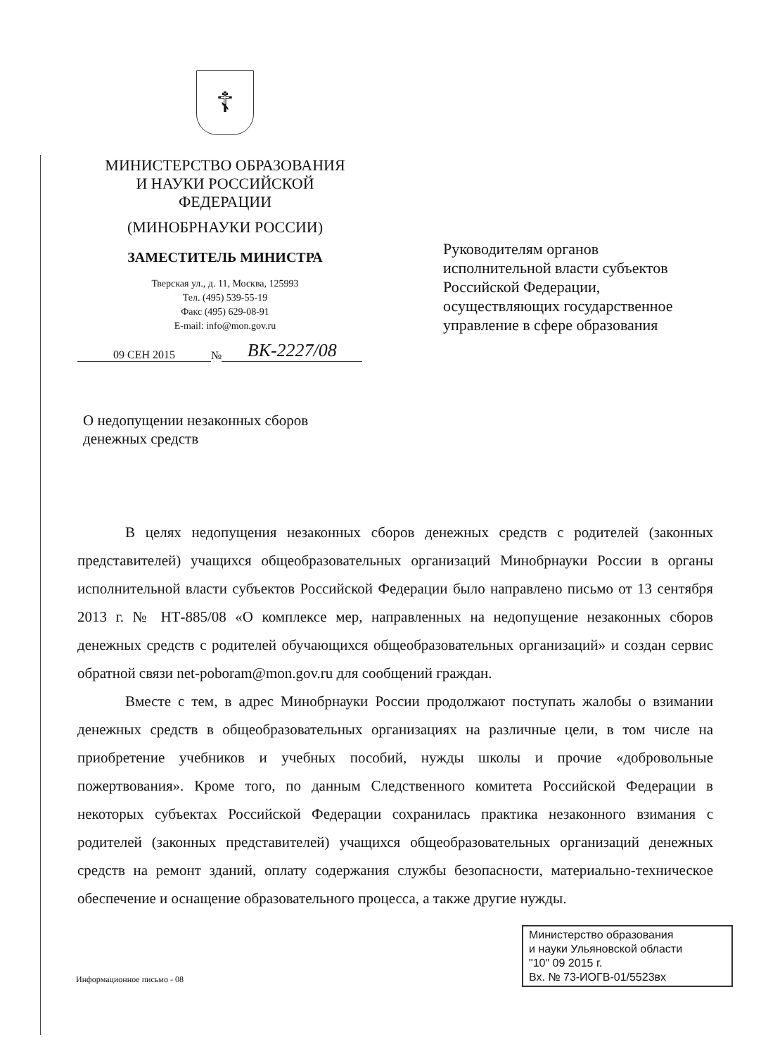☦
МИНИСТЕРСТВО ОБРАЗОВАНИЯ
И НАУКИ РОССИЙСКОЙ
ФЕДЕРАЦИИ
(МИНОБРНАУКИ РОССИИ)
ЗАМЕСТИТЕЛЬ МИНИСТРА
Тверская ул., д. 11, Москва, 125993
Тел. (495) 539-55-19
Факс (495) 629-08-91
E-mail: info@mon.gov.ru
09 СЕН 2015 № ВК-2227/08
Руководителям органов
исполнительной власти субъектов
Российской Федерации,
осуществляющих государственное
управление в сфере образования
О недопущении незаконных сборов
денежных средств
В целях недопущения незаконных сборов денежных средств с родителей (законных представителей) учащихся общеобразовательных организаций Минобрнауки России в органы исполнительной власти субъектов Российской Федерации было направлено письмо от 13 сентября 2013 г. № НТ-885/08 «О комплексе мер, направленных на недопущение незаконных сборов денежных средств с родителей обучающихся общеобразовательных организаций» и создан сервис обратной связи net-poboram@mon.gov.ru для сообщений граждан.
Вместе с тем, в адрес Минобрнауки России продолжают поступать жалобы о взимании денежных средств в общеобразовательных организациях на различные цели, в том числе на приобретение учебников и учебных пособий, нужды школы и прочие «добровольные пожертвования». Кроме того, по данным Следственного комитета Российской Федерации в некоторых субъектах Российской Федерации сохранилась практика незаконного взимания с родителей (законных представителей) учащихся общеобразовательных организаций денежных средств на ремонт зданий, оплату содержания службы безопасности, материально-техническое обеспечение и оснащение образовательного процесса, а также другие нужды.
Информационное письмо - 08
Министерство образования
и науки Ульяновской области
"10" 09 2015 г.
Вх. № 73-ИОГВ-01/5523вх